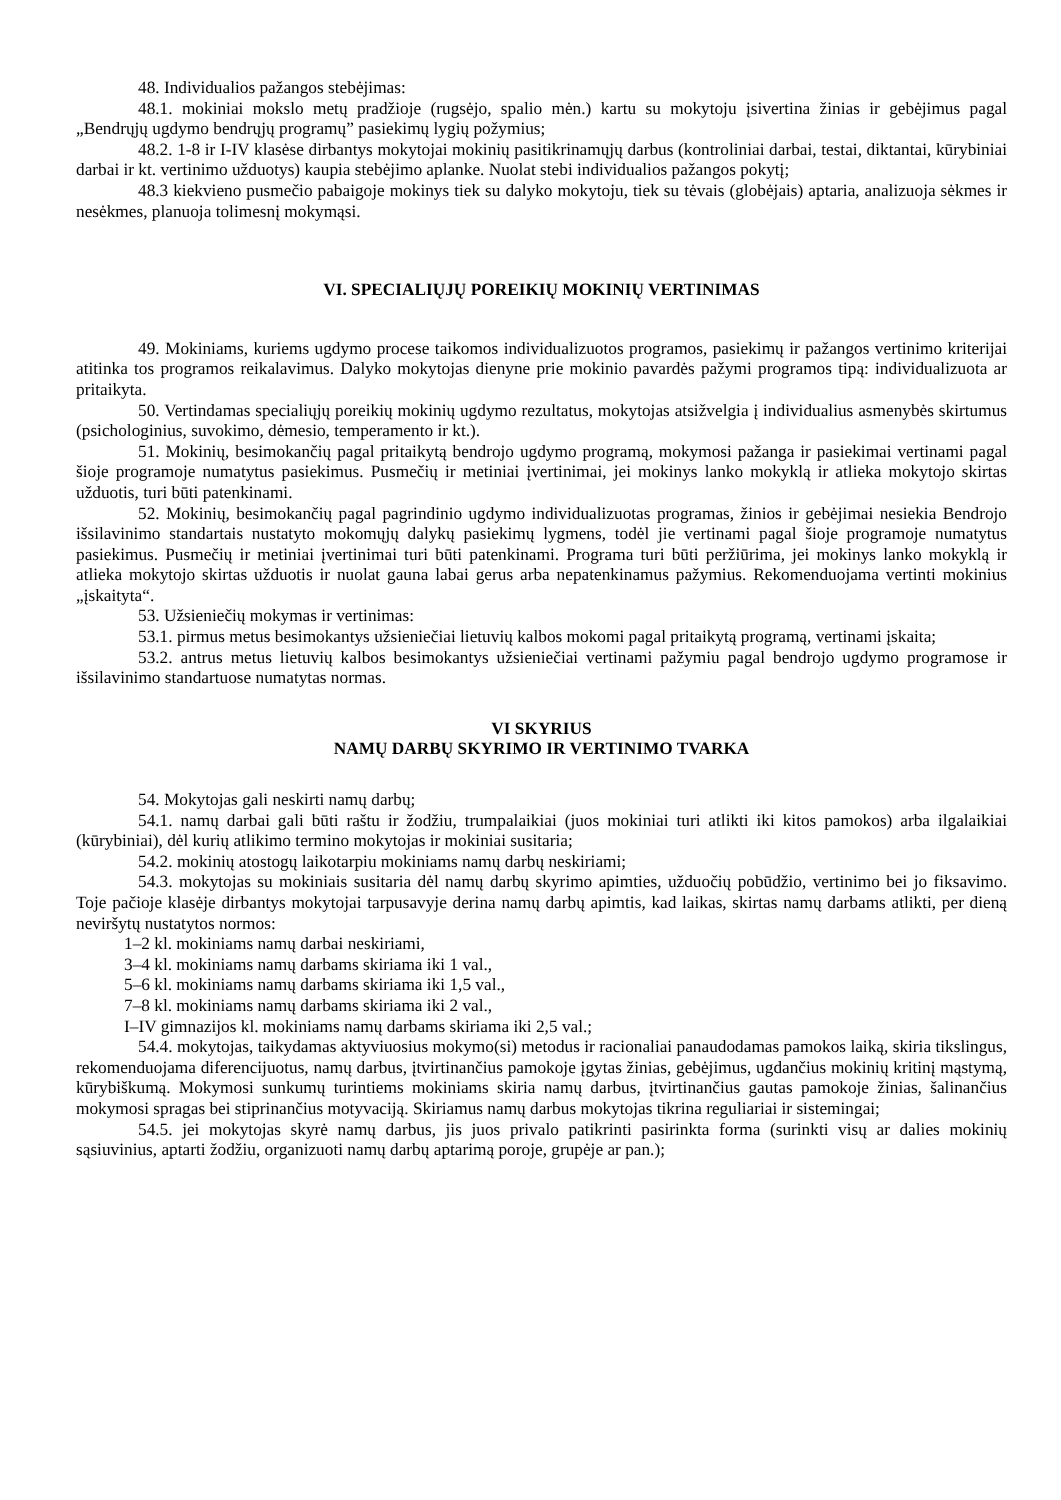48. Individualios pažangos stebėjimas:
48.1. mokiniai mokslo metų pradžioje (rugsėjo, spalio mėn.) kartu su mokytoju įsivertina žinias ir gebėjimus pagal „Bendrųjų ugdymo bendrųjų programų” pasiekimų lygių požymius;
48.2. 1-8 ir I-IV klasėse dirbantys mokytojai mokinių pasitikrinamųjų darbus (kontroliniai darbai, testai, diktantai, kūrybiniai darbai ir kt. vertinimo užduotys) kaupia stebėjimo aplanke. Nuolat stebi individualios pažangos pokytį;
48.3 kiekvieno pusmečio pabaigoje mokinys tiek su dalyko mokytoju, tiek su tėvais (globėjais) aptaria, analizuoja sėkmes ir nesėkmes, planuoja tolimesnį mokymąsi.
VI. SPECIALIŲJŲ POREIKIŲ MOKINIŲ VERTINIMAS
49. Mokiniams, kuriems ugdymo procese taikomos individualizuotos programos, pasiekimų ir pažangos vertinimo kriterijai atitinka tos programos reikalavimus. Dalyko mokytojas dienyne prie mokinio pavardės pažymi programos tipą: individualizuota ar pritaikyta.
50. Vertindamas specialiųjų poreikių mokinių ugdymo rezultatus, mokytojas atsižvelgia į individualius asmenybės skirtumus (psichologinius, suvokimo, dėmesio, temperamento ir kt.).
51. Mokinių, besimokančių pagal pritaikytą bendrojo ugdymo programą, mokymosi pažanga ir pasiekimai vertinami pagal šioje programoje numatytus pasiekimus. Pusmečių ir metiniai įvertinimai, jei mokinys lanko mokyklą ir atlieka mokytojo skirtas užduotis, turi būti patenkinami.
52. Mokinių, besimokančių pagal pagrindinio ugdymo individualizuotas programas, žinios ir gebėjimai nesiekia Bendrojo išsilavinimo standartais nustatyto mokomųjų dalykų pasiekimų lygmens, todėl jie vertinami pagal šioje programoje numatytus pasiekimus. Pusmečių ir metiniai įvertinimai turi būti patenkinami. Programa turi būti peržiūrima, jei mokinys lanko mokyklą ir atlieka mokytojo skirtas užduotis ir nuolat gauna labai gerus arba nepatenkinamus pažymius. Rekomenduojama vertinti mokinius „įskaityta“.
53. Užsieniečių mokymas ir vertinimas:
53.1. pirmus metus besimokantys užsieniečiai lietuvių kalbos mokomi pagal pritaikytą programą, vertinami įskaita;
53.2. antrus metus lietuvių kalbos besimokantys užsieniečiai vertinami pažymiu pagal bendrojo ugdymo programose ir išsilavinimo standartuose numatytas normas.
VI SKYRIUS
NAMŲ DARBŲ SKYRIMO IR VERTINIMO TVARKA
54. Mokytojas gali neskirti namų darbų;
54.1. namų darbai gali būti raštu ir žodžiu, trumpalaikiai (juos mokiniai turi atlikti iki kitos pamokos) arba ilgalaikiai (kūrybiniai), dėl kurių atlikimo termino mokytojas ir mokiniai susitaria;
54.2. mokinių atostogų laikotarpiu mokiniams namų darbų neskiriami;
54.3. mokytojas su mokiniais susitaria dėl namų darbų skyrimo apimties, užduočių pobūdžio, vertinimo bei jo fiksavimo. Toje pačioje klasėje dirbantys mokytojai tarpusavyje derina namų darbų apimtis, kad laikas, skirtas namų darbams atlikti, per dieną neviršytų nustatytos normos:
1–2 kl. mokiniams namų darbai neskiriami,
3–4 kl. mokiniams namų darbams skiriama iki 1 val.,
5–6 kl. mokiniams namų darbams skiriama iki 1,5 val.,
7–8 kl. mokiniams namų darbams skiriama iki 2 val.,
I–IV gimnazijos kl. mokiniams namų darbams skiriama iki 2,5 val.;
54.4. mokytojas, taikydamas aktyviuosius mokymo(si) metodus ir racionaliai panaudodamas pamokos laiką, skiria tikslingus, rekomenduojama diferencijuotus, namų darbus, įtvirtinančius pamokoje įgytas žinias, gebėjimus, ugdančius mokinių kritinį mąstymą, kūrybiškumą. Mokymosi sunkumų turintiems mokiniams skiria namų darbus, įtvirtinančius gautas pamokoje žinias, šalinančius mokymosi spragas bei stiprinančius motyvaciją. Skiriamus namų darbus mokytojas tikrina reguliariai ir sistemingai;
54.5. jei mokytojas skyrė namų darbus, jis juos privalo patikrinti pasirinkta forma (surinkti visų ar dalies mokinių sąsiuvinius, aptarti žodžiu, organizuoti namų darbų aptarimą poroje, grupėje ar pan.);